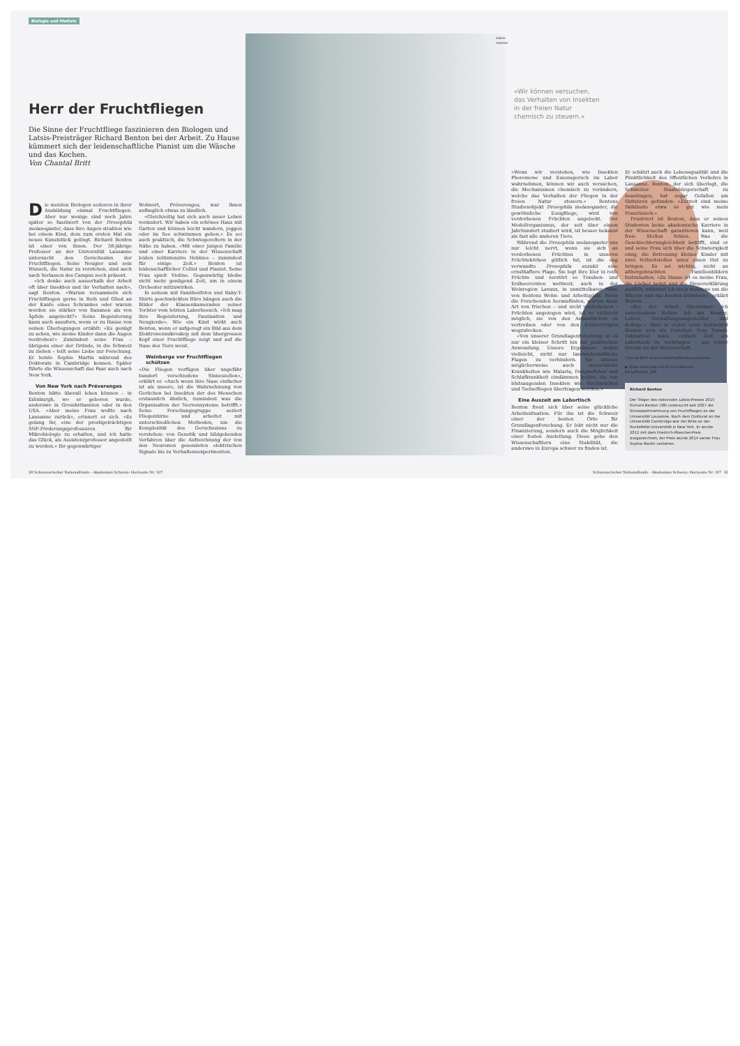Biologie und Medizin
Herr der Fruchtfliegen
Die Sinne der Fruchtfliege faszinieren den Biologen und Latsis-Preisträger Richard Benton bei der Arbeit. Zu Hause kümmert sich der leidenschaftliche Pianist um die Wäsche und das Kochen.
Von Chantal Britt
Die meisten Biologen sezieren in ihrer Ausbildung einmal Fruchtfliegen. Aber nur wenige sind noch Jahre später so fasziniert von der Drosophila melanogaster, dass ihre Augen strahlen wie bei einem Kind, dem zum ersten Mal ein neues Kunststück gelingt. Richard Benton ist einer von ihnen. Der 38-jährige Professor an der Universität Lausanne untersucht den Geruchssinn der Fruchtfliegen. Seine Neugier und sein Wunsch, die Natur zu verstehen, sind auch nach Verlassen des Campus noch präsent.
«Ich denke auch ausserhalb der Arbeit oft über Insekten und ihr Verhalten nach», sagt Benton. «Warum versammeln sich Fruchtfliegen gerne in Reih und Glied an der Kante eines Schrankes oder warum werden sie stärker von Bananen als von Äpfeln angelockt?» Seine Begeisterung kann auch ausufern, wenn er zu Hause von seinen Überlegungen erzählt: «Es genügt zu sehen, wie meine Kinder dann die Augen verdrehen!» Zumindest seine Frau – übrigens einer der Gründe, in die Schweiz zu ziehen – teilt seine Liebe zur Forschung. Er lernte Sophie Martin während des Doktorats in Cambridge kennen. Später führte die Wissenschaft das Paar auch nach New York.
Von New York nach Préverenges
Benton hätte überall leben können – in Edinburgh, wo er geboren wurde, anderswo in Grossbritannien oder in den USA. «Aber meine Frau wollte nach Lausanne zurück», erinnert er sich. «Es gelang ihr, eine der prestigeträchtigen SNF-Förderungsprofessuren für Mikrobiologie zu erhalten, und ich hatte das Glück, als Assistenzprofessor angestellt zu werden.» Ihr gegenwärtiger
Wohnort, Préverenges, war ihnen anfänglich etwas zu ländlich.
«Gleichzeitig hat sich auch unser Leben verändert. Wir haben ein schönes Haus mit Garten und können leicht wandern, joggen oder im See schwimmen gehen.» Es sei auch praktisch, die Schwiegereltern in der Nähe zu haben. «Mit einer jungen Familie und einer Karriere in der Wissenschaft leiden zeitintensive Hobbies – zumindest für einige Zeit.» Benton ist leidenschaftlicher Cellist und Pianist. Seine Frau spielt Violine. Gegenwärtig bleibe nicht mehr genügend Zeit, um in einem Orchester mitzuwirken.
In seinem mit Familienfotos und Baby-T-Shirts geschmückten Büro hängen auch die Bilder der Klassenkameraden seiner Tochter vom letzten Laborbesuch. «Ich mag ihre Begeisterung, Faszination und Neugierde». Wie ein Kind wirkt auch Benton, wenn er aufgeregt ein Bild aus dem Elektronenmikroskop mit dem übergrossen Kopf einer Fruchtfliege zeigt und auf die Nase des Tiers weist.
Weinberge vor Fruchtfliegen schützen
«Die Fliegen verfügen über ungefähr hundert verschiedene Sinneszellen», erklärt er. «Auch wenn ihre Nase einfacher ist als unsere, ist die Wahrnehmung von Gerüchen bei Insekten der des Menschen erstaunlich ähnlich, zumindest was die Organisation der Nervensysteme betrifft.» Seine Forschungsgruppe seziert Fliegenhirne und arbeitet mit unterschiedlichen Methoden, um die Komplexität des Geruchssinns zu verstehen: von Genetik und bildgebenden Verfahren über die Aufzeichnung der von den Neuronen gesendeten elektrischen Signale bis zu Verhaltensexperimenten.
30 Schweizerischer Nationalfonds – Akademien Schweiz: Horizonte Nr. 107
Valérie Chételat
«Wir können versuchen,
das Verhalten von Insekten
in der freien Natur
chemisch zu steuern.»
«Wenn wir verstehen, wie Insekten Pheromone und Essensgeruch im Labor wahrnehmen, können wir auch versuchen, die Mechanismen chemisch zu verändern, welche das Verhalten der Fliegen in der freien Natur steuern.» Bentons Studienobjekt Drosophila melanogaster, die gewöhnliche Essigfliege, wird von verdorbenen Früchten angelockt. Der Modellorganismus, der seit über einem Jahrhundert studiert wird, ist besser bekannt als fast alle anderen Tiere.
Während die Drosophila melanogaster uns nur leicht nervt, wenn sie sich an verdorbenen Früchten in unseren Früchtekörben gütlich tut, ist die eng verwandte Drosophila suzukii eine ernsthaftere Plage. Sie legt ihre Eier in reife Früchte und zerstört so Trauben- und Erdbeerernten weltweit, auch in der Weinregion Lavaux, in unmittelbarer Nähe von Bentons Wohn- und Arbeitsplatz. Wenn die Forschenden herausfinden, warum diese Art von frischen – und nicht verdorbenen – Früchten angezogen wird, ist es vielleicht möglich, sie von den Anbauflächen zu vertreiben oder von den Ernteerträgen wegzulocken.
«Von unserer Grundlagenforschung ist es nur ein kleiner Schritt hin zur praktischen Anwendung. Unsere Ergebnisse helfen vielleicht, nicht nur landwirtschaftliche Plagen zu verhindern. Sie können möglicherweise auch menschliche Krankheiten wie Malaria, Denguefieber und Schlafkrankheit eindämmen helfen, die von blutsaugenden Insekten wie Stechmücken und Tsetsefliegen übertragen werden.»
Eine Auszeit am Labortisch
Benton freut sich über seine glückliche Arbeitssituation. Für ihn ist die Schweiz einer der besten Orte für Grundlagenforschung. Er lobt nicht nur die Finanzierung, sondern auch die Möglichkeit einer festen Anstellung. Diese gebe den Wissenschaftlern eine Stabilität, die anderswo in Europa schwer zu finden ist.
Er schätzt auch die Lebensqualität und die Pünktlichkeit des öffentlichen Verkehrs in Lausanne. Benton, der sich überlegt, die Schweizer Staatsbürgerschaft zu beantragen, hat sogar Gefallen am Skifahren gefunden: «Zurzeit sind meine Skikünste etwa so gut wie mein Französisch.»
Frustriert ist Benton, dass er seinen Studenten keine akademische Karriere in der Wissenschaft garantieren kann, weil freie Stellen fehlen. Was die Geschlechterungleichheit betrifft, sind er und seine Frau sich über die Schwierigkeit einig, die Betreuung kleiner Kinder mit zwei Vollzeitstellen unter einen Hut zu bringen. Es sei wichtig, nicht an althergebrachten Familienbildern festzuhalten. «Zu Hause ist es meine Frau, die Löcher bohrt und die Steuererklärung ausfüllt, während ich mich meistens um die Wäsche und das Kochen kümmere», erklärt Benton.
«Bei der Arbeit übernehme ich verschiedene Rollen: Ich bin Mentor, Lehrer, Verwaltungsangestellter und Kollege.» Aber in erster Linie betrachtet Benton sich als Forscher. Sein Traum-Sabbatical wäre, einfach Zeit am Labortisch zu verbringen – aus reiner Freude an der Wissenschaft.
Chantal Britt ist eine freischaffende Journalistin.
▶ Video-Interview mit Richard Benton:
bit.ly/Benton_SNF
Richard Benton
Der Träger des nationalen Latsis-Preises 2015 Richard Benton (38) untersucht seit 2007 die Sinneswahrnehmung von Fruchtfliegen an der Universität Lausanne. Nach dem Doktorat an der Universität Cambridge war der Brite an der Rockefeller-Universität in New York. Er wurde 2012 mit dem Friedrich-Miescher-Preis ausgezeichnet, der Preis wurde 2014 seiner Frau Sophie Martin verliehen.
Schweizerischer Nationalfonds – Akademien Schweiz: Horizonte Nr. 107 31